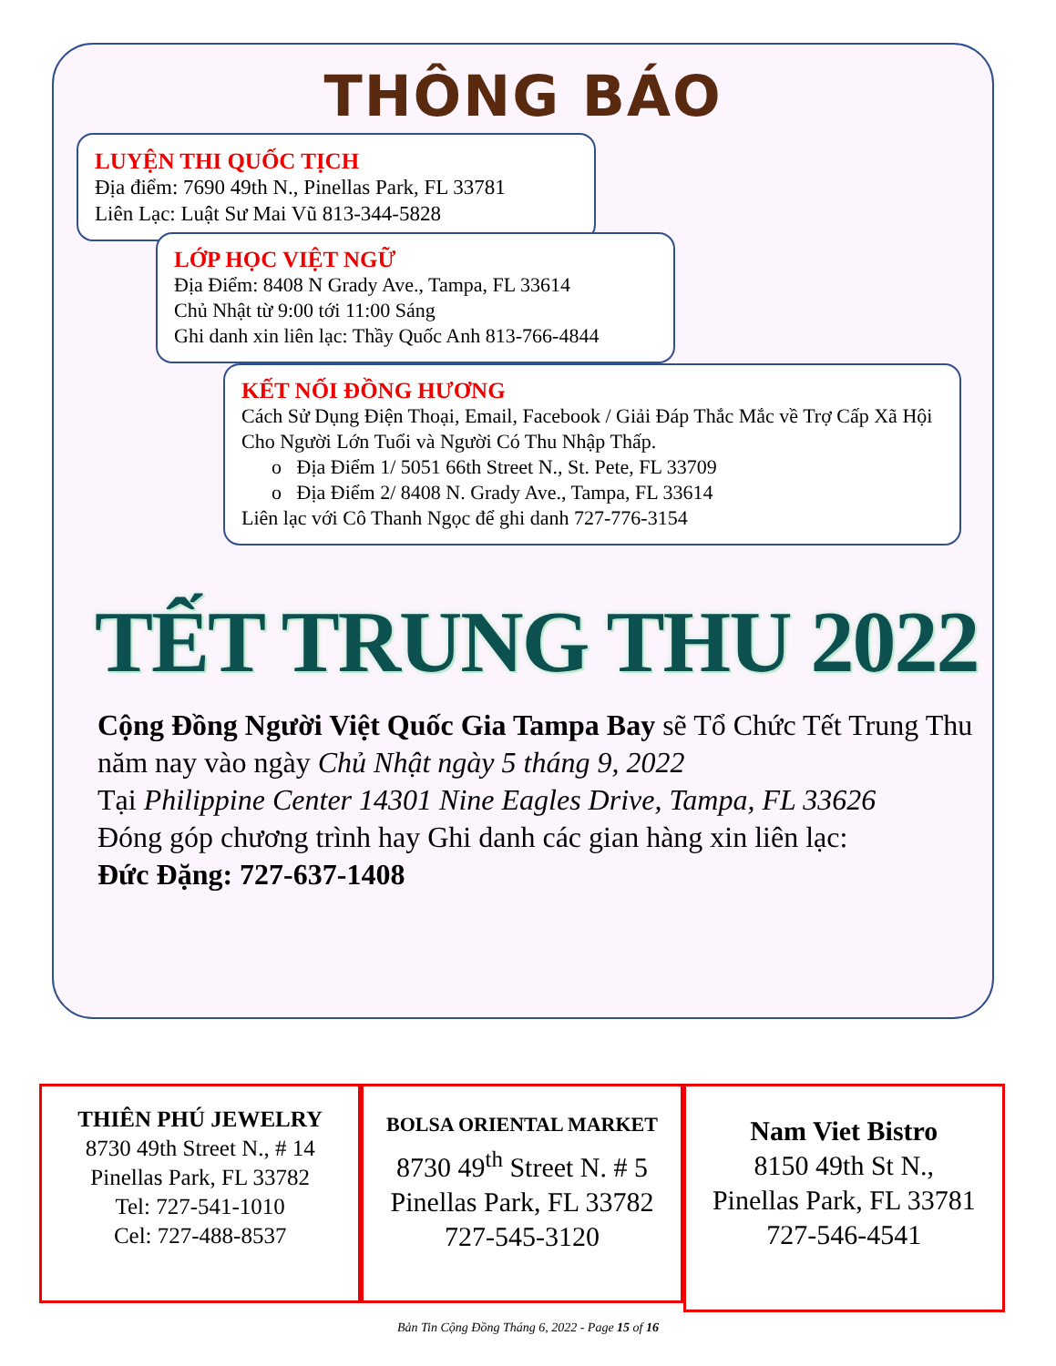THÔNG BÁO
LUYỆN THI QUỐC TỊCH
Địa điểm: 7690 49th N., Pinellas Park, FL 33781
Liên Lạc: Luật Sư Mai Vũ 813-344-5828
LỚP HỌC VIỆT NGỮ
Địa Điểm: 8408 N Grady Ave., Tampa, FL 33614
Chủ Nhật từ 9:00 tới 11:00 Sáng
Ghi danh xin liên lạc: Thầy Quốc Anh 813-766-4844
KẾT NỐI ĐỒNG HƯƠNG
Cách Sử Dụng Điện Thoại, Email, Facebook / Giải Đáp Thắc Mắc về Trợ Cấp Xã Hội Cho Người Lớn Tuổi và Người Có Thu Nhập Thấp.
o Địa Điểm 1/ 5051 66th Street N., St. Pete, FL 33709
o Địa Điểm 2/ 8408 N. Grady Ave., Tampa, FL 33614
Liên lạc với Cô Thanh Ngọc để ghi danh 727-776-3154
TẾT TRUNG THU 2022
Cộng Đồng Người Việt Quốc Gia Tampa Bay sẽ Tổ Chức Tết Trung Thu năm nay vào ngày Chủ Nhật ngày 5 tháng 9, 2022
Tại Philippine Center 14301 Nine Eagles Drive, Tampa, FL 33626
Đóng góp chương trình hay Ghi danh các gian hàng xin liên lạc:
Đức Đặng: 727-637-1408
THIÊN PHÚ JEWELRY
8730 49th Street N., # 14
Pinellas Park, FL 33782
Tel: 727-541-1010
Cel: 727-488-8537
BOLSA ORIENTAL MARKET
8730 49<sup>th</sup> Street N. # 5
Pinellas Park, FL 33782
727-545-3120
Nam Viet Bistro
8150 49th St N.,
Pinellas Park, FL 33781
727-546-4541
Bản Tin Cộng Đồng Tháng 6, 2022 - Page 15 of 16